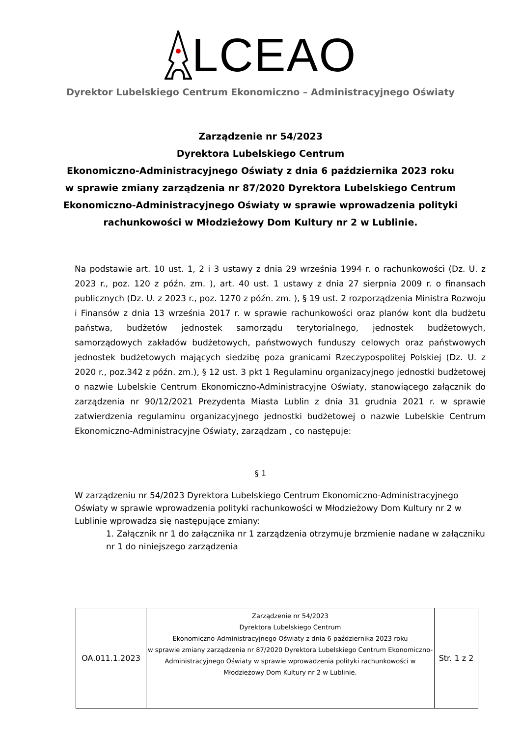LCEAO
Dyrektor Lubelskiego Centrum Ekonomiczno – Administracyjnego Oświaty
Zarządzenie nr 54/2023
Dyrektora Lubelskiego Centrum
Ekonomiczno-Administracyjnego Oświaty z dnia 6 października 2023 roku
w sprawie zmiany zarządzenia nr 87/2020 Dyrektora Lubelskiego Centrum
Ekonomiczno-Administracyjnego Oświaty w sprawie wprowadzenia polityki
rachunkowości w Młodzieżowy Dom Kultury nr 2 w Lublinie.
Na podstawie art. 10 ust. 1, 2 i 3 ustawy z dnia 29 września 1994 r. o rachunkowości (Dz. U. z 2023 r., poz. 120 z późn. zm. ), art. 40 ust. 1 ustawy z dnia 27 sierpnia 2009 r. o finansach publicznych (Dz. U. z 2023 r., poz. 1270 z późn. zm. ), § 19 ust. 2 rozporządzenia Ministra Rozwoju i Finansów z dnia 13 września 2017 r. w sprawie rachunkowości oraz planów kont dla budżetu państwa, budżetów jednostek samorządu terytorialnego, jednostek budżetowych, samorządowych zakładów budżetowych, państwowych funduszy celowych oraz państwowych jednostek budżetowych mających siedzibę poza granicami Rzeczypospolitej Polskiej (Dz. U. z 2020 r., poz.342 z późn. zm.), § 12 ust. 3 pkt 1 Regulaminu organizacyjnego jednostki budżetowej o nazwie Lubelskie Centrum Ekonomiczno-Administracyjne Oświaty, stanowiącego załącznik do zarządzenia nr 90/12/2021 Prezydenta Miasta Lublin z dnia 31 grudnia 2021 r. w sprawie zatwierdzenia regulaminu organizacyjnego jednostki budżetowej o nazwie Lubelskie Centrum Ekonomiczno-Administracyjne Oświaty, zarządzam , co następuje:
§ 1
W zarządzeniu nr 54/2023 Dyrektora Lubelskiego Centrum Ekonomiczno-Administracyjnego Oświaty w sprawie wprowadzenia polityki rachunkowości w Młodzieżowy Dom Kultury nr 2 w Lublinie wprowadza się następujące zmiany:
1. Załącznik nr 1 do załącznika nr 1 zarządzenia otrzymuje brzmienie nadane w załączniku nr 1 do niniejszego zarządzenia
| OA.011.1.2023 | Zarządzenie nr 54/2023 Dyrektora Lubelskiego Centrum Ekonomiczno-Administracyjnego Oświaty z dnia 6 października 2023 roku w sprawie zmiany zarządzenia nr 87/2020 Dyrektora Lubelskiego Centrum Ekonomiczno-Administracyjnego Oświaty w sprawie wprowadzenia polityki rachunkowości w Młodzieżowy Dom Kultury nr 2 w Lublinie. | Str. 1 z 2 |